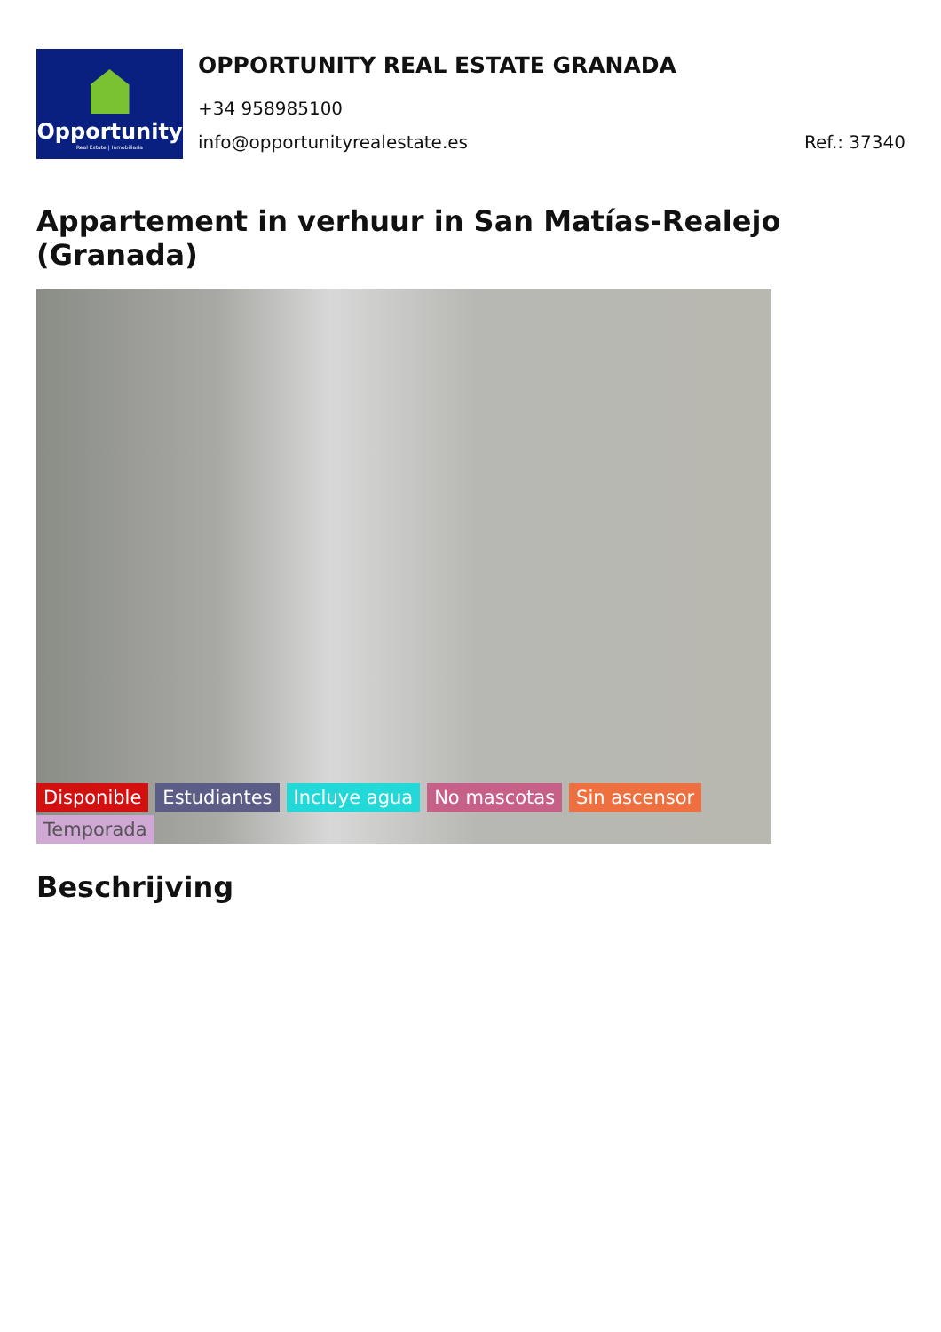Opportunity
Real Estate | Inmobiliaria
OPPORTUNITY REAL ESTATE GRANADA
+34 958985100
info@opportunityrealestate.es Ref.: 37340
Appartement in verhuur in San Matías-Realejo (Granada)
Disponible Estudiantes Incluye agua No mascotas Sin ascensor Temporada
Beschrijving